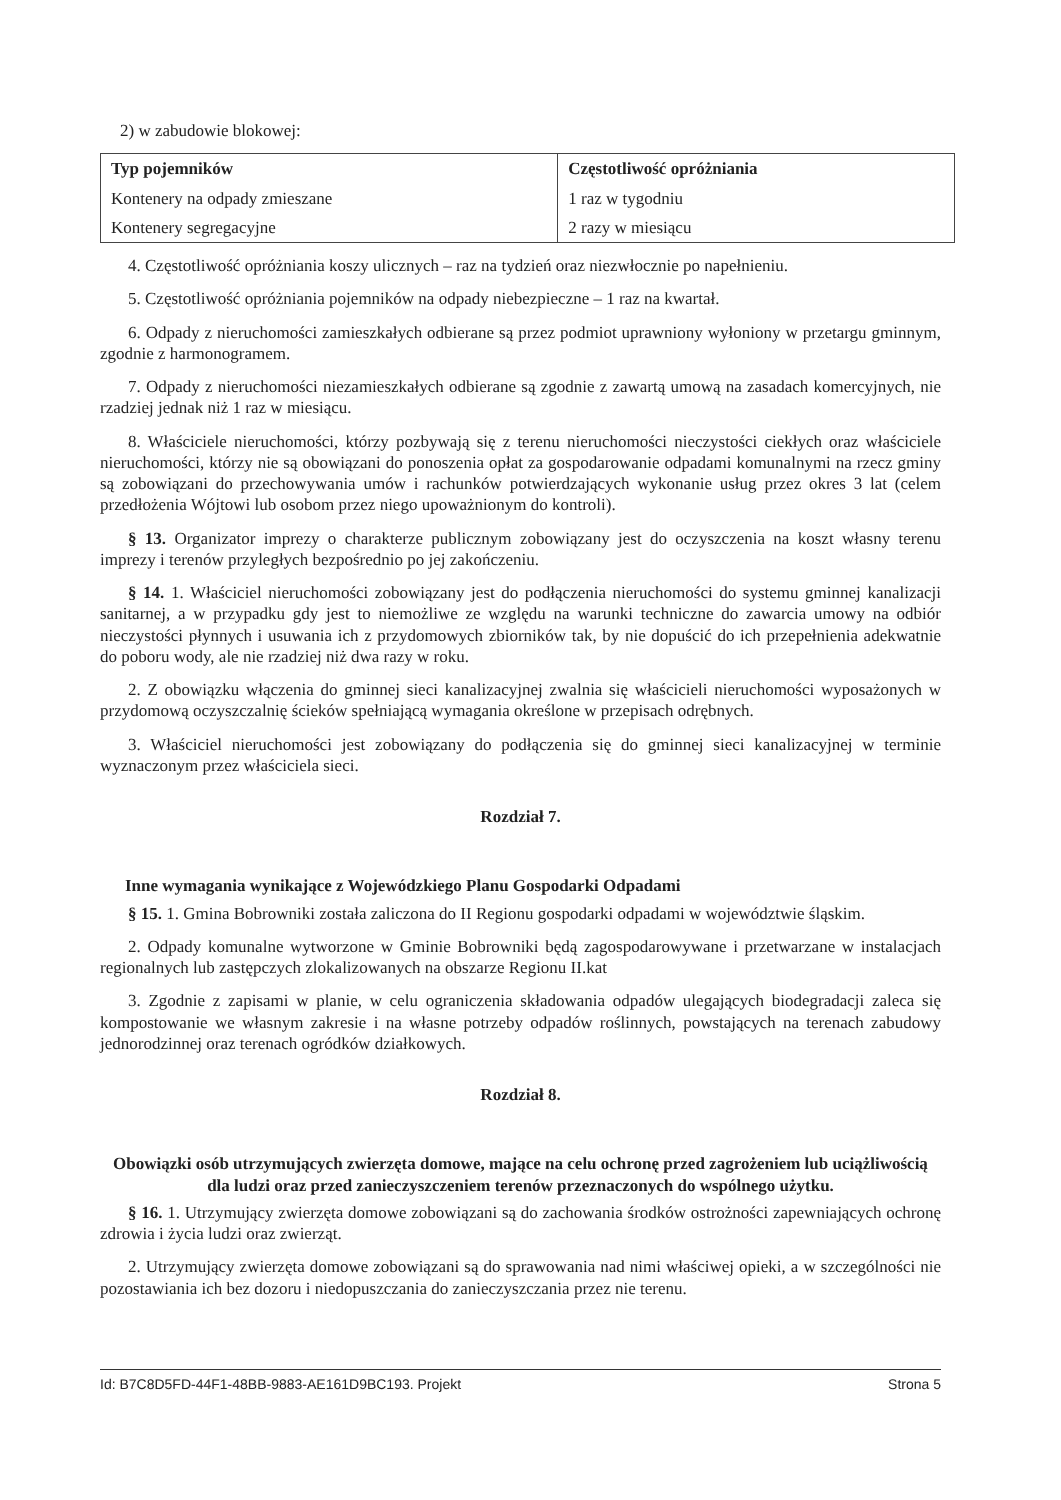2) w zabudowie blokowej:
| Typ pojemników | Częstotliwość opróżniania |
| Kontenery na odpady zmieszane | 1 raz w tygodniu |
| Kontenery segregacyjne | 2 razy w miesiącu |
4. Częstotliwość opróżniania koszy ulicznych – raz na tydzień oraz niezwłocznie po napełnieniu.
5. Częstotliwość opróżniania pojemników na odpady niebezpieczne – 1 raz na kwartał.
6. Odpady z nieruchomości zamieszkałych odbierane są przez podmiot uprawniony wyłoniony w przetargu gminnym, zgodnie z harmonogramem.
7. Odpady z nieruchomości niezamieszkałych odbierane są zgodnie z zawartą umową na zasadach komercyjnych, nie rzadziej jednak niż 1 raz w miesiącu.
8. Właściciele nieruchomości, którzy pozbywają się z terenu nieruchomości nieczystości ciekłych oraz właściciele nieruchomości, którzy nie są obowiązani do ponoszenia opłat za gospodarowanie odpadami komunalnymi na rzecz gminy są zobowiązani do przechowywania umów i rachunków potwierdzających wykonanie usług przez okres 3 lat (celem przedłożenia Wójtowi lub osobom przez niego upoważnionym do kontroli).
§ 13. Organizator imprezy o charakterze publicznym zobowiązany jest do oczyszczenia na koszt własny terenu imprezy i terenów przyległych bezpośrednio po jej zakończeniu.
§ 14. 1. Właściciel nieruchomości zobowiązany jest do podłączenia nieruchomości do systemu gminnej kanalizacji sanitarnej, a w przypadku gdy jest to niemożliwe ze względu na warunki techniczne do zawarcia umowy na odbiór nieczystości płynnych i usuwania ich z przydomowych zbiorników tak, by nie dopuścić do ich przepełnienia adekwatnie do poboru wody, ale nie rzadziej niż dwa razy w roku.
2. Z obowiązku włączenia do gminnej sieci kanalizacyjnej zwalnia się właścicieli nieruchomości wyposażonych w przydomową oczyszczalnię ścieków spełniającą wymagania określone w przepisach odrębnych.
3. Właściciel nieruchomości jest zobowiązany do podłączenia się do gminnej sieci kanalizacyjnej w terminie wyznaczonym przez właściciela sieci.
Rozdział 7.
Inne wymagania wynikające z Wojewódzkiego Planu Gospodarki Odpadami
§ 15. 1. Gmina Bobrowniki została zaliczona do II Regionu gospodarki odpadami w województwie śląskim.
2. Odpady komunalne wytworzone w Gminie Bobrowniki będą zagospodarowywane i przetwarzane w instalacjach regionalnych lub zastępczych zlokalizowanych na obszarze Regionu II.kat
3. Zgodnie z zapisami w planie, w celu ograniczenia składowania odpadów ulegających biodegradacji zaleca się kompostowanie we własnym zakresie i na własne potrzeby odpadów roślinnych, powstających na terenach zabudowy jednorodzinnej oraz terenach ogródków działkowych.
Rozdział 8.
Obowiązki osób utrzymujących zwierzęta domowe, mające na celu ochronę przed zagrożeniem lub uciążliwością dla ludzi oraz przed zanieczyszczeniem terenów przeznaczonych do wspólnego użytku.
§ 16. 1. Utrzymujący zwierzęta domowe zobowiązani są do zachowania środków ostrożności zapewniających ochronę zdrowia i życia ludzi oraz zwierząt.
2. Utrzymujący zwierzęta domowe zobowiązani są do sprawowania nad nimi właściwej opieki, a w szczególności nie pozostawiania ich bez dozoru i niedopuszczania do zanieczyszczania przez nie terenu.
Id: B7C8D5FD-44F1-48BB-9883-AE161D9BC193. Projekt Strona 5